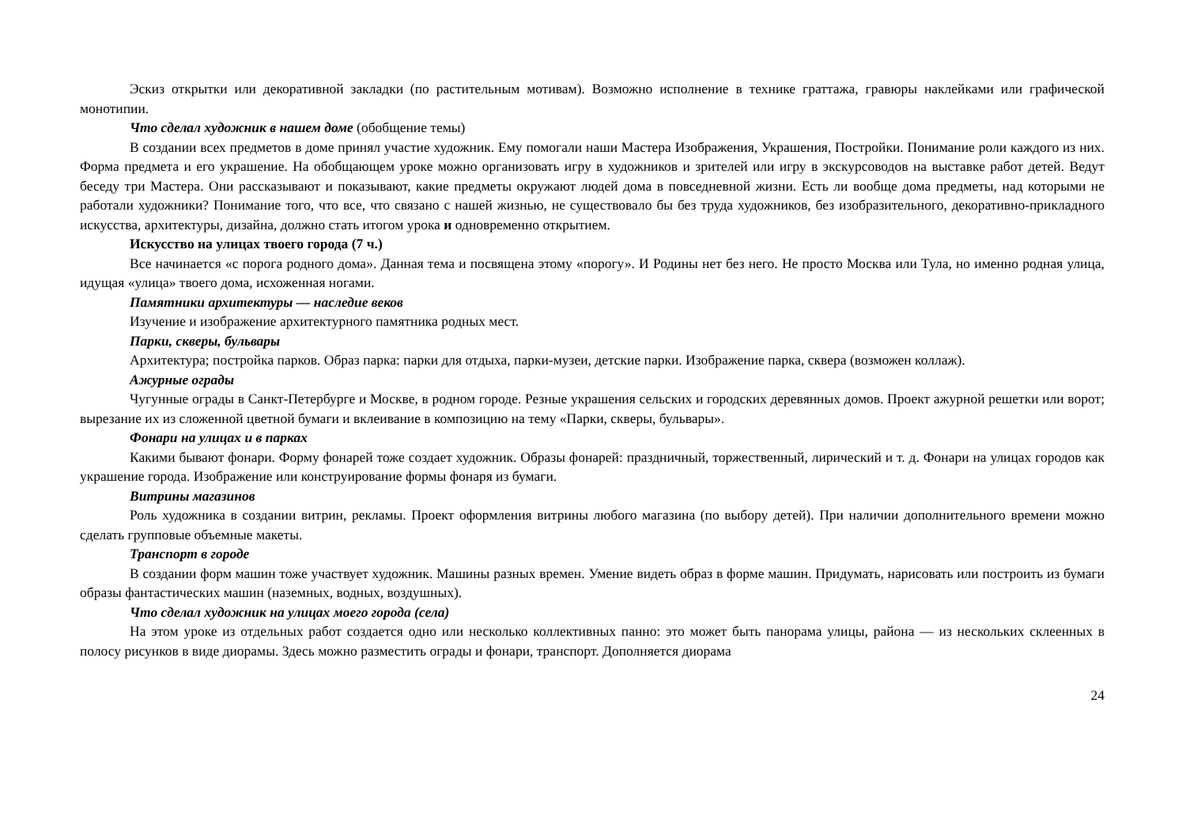Эскиз открытки или декоративной закладки (по растительным мотивам). Возможно исполнение в технике граттажа, гравюры наклейками или графической монотипии.
Что сделал художник в нашем доме (обобщение темы)
В создании всех предметов в доме принял участие художник. Ему помогали наши Мастера Изображения, Украшения, Постройки. Понимание роли каждого из них. Форма предмета и его украшение. На обобщающем уроке можно организовать игру в художников и зрителей или игру в экскурсоводов на выставке работ детей. Ведут беседу три Мастера. Они рассказывают и показывают, какие предметы окружают людей дома в повседневной жизни. Есть ли вообще дома предметы, над которыми не работали художники? Понимание того, что все, что связано с нашей жизнью, не существовало бы без труда художников, без изобразительного, декоративно-прикладного искусства, архитектуры, дизайна, должно стать итогом урока и одновременно открытием.
Искусство на улицах твоего города (7 ч.)
Все начинается «с порога родного дома». Данная тема и посвящена этому «порогу». И Родины нет без него. Не просто Москва или Тула, но именно родная улица, идущая «улица» твоего дома, исхоженная ногами.
Памятники архитектуры — наследие веков
Изучение и изображение архитектурного памятника родных мест.
Парки, скверы, бульвары
Архитектура; постройка парков. Образ парка: парки для отдыха, парки-музеи, детские парки. Изображение парка, сквера (возможен коллаж).
Ажурные ограды
Чугунные ограды в Санкт-Петербурге и Москве, в родном городе. Резные украшения сельских и городских деревянных домов. Проект ажурной решетки или ворот; вырезание их из сложенной цветной бумаги и вклеивание в композицию на тему «Парки, скверы, бульвары».
Фонари на улицах и в парках
Какими бывают фонари. Форму фонарей тоже создает художник. Образы фонарей: праздничный, торжественный, лирический и т. д. Фонари на улицах городов как украшение города. Изображение или конструирование формы фонаря из бумаги.
Витрины магазинов
Роль художника в создании витрин, рекламы. Проект оформления витрины любого магазина (по выбору детей). При наличии дополнительного времени можно сделать групповые объемные макеты.
Транспорт в городе
В создании форм машин тоже участвует художник. Машины разных времен. Умение видеть образ в форме машин. Придумать, нарисовать или построить из бумаги образы фантастических машин (наземных, водных, воздушных).
Что сделал художник на улицах моего города (села)
На этом уроке из отдельных работ создается одно или несколько коллективных панно: это может быть панорама улицы, района — из нескольких склеенных в полосу рисунков в виде диорамы. Здесь можно разместить ограды и фонари, транспорт. Дополняется диорама
24